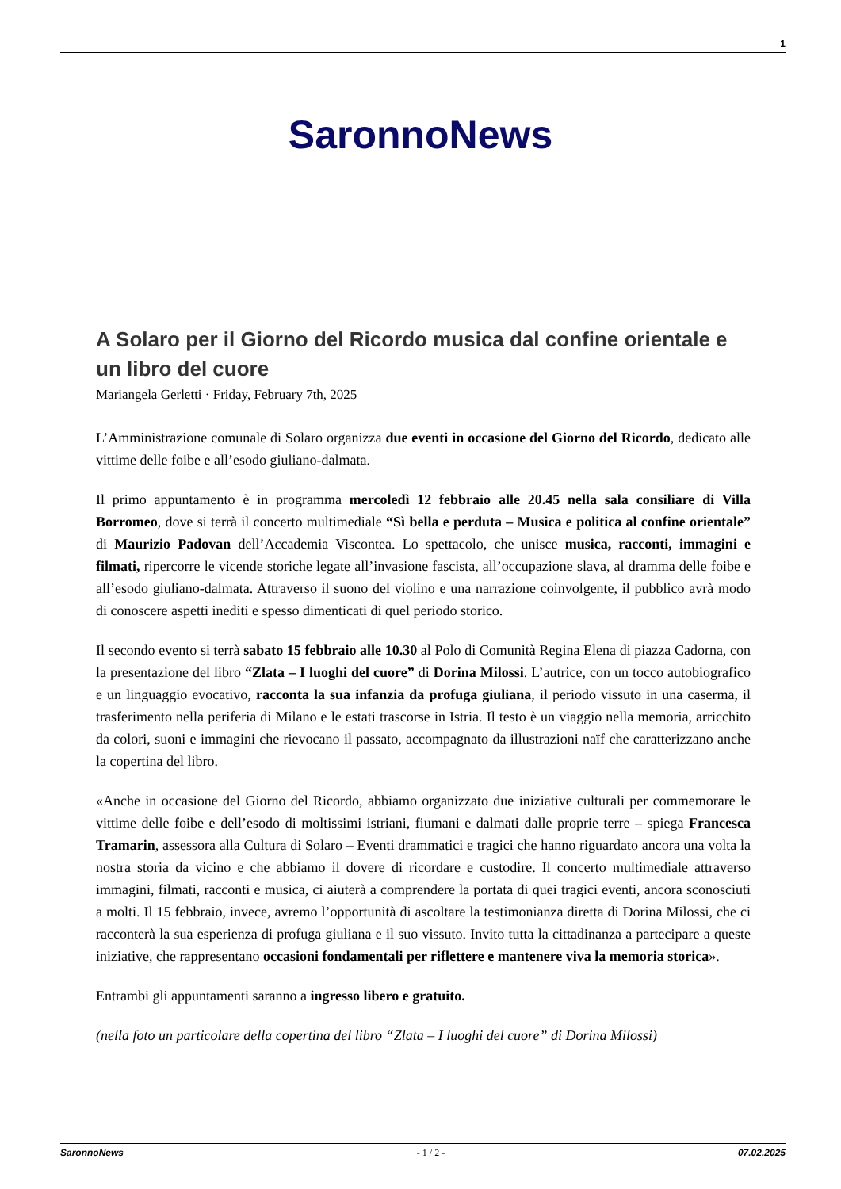1
SaronnoNews
A Solaro per il Giorno del Ricordo musica dal confine orientale e un libro del cuore
Mariangela Gerletti · Friday, February 7th, 2025
L’Amministrazione comunale di Solaro organizza due eventi in occasione del Giorno del Ricordo, dedicato alle vittime delle foibe e all’esodo giuliano-dalmata.
Il primo appuntamento è in programma mercoledì 12 febbraio alle 20.45 nella sala consiliare di Villa Borromeo, dove si terrà il concerto multimediale “Sì bella e perduta – Musica e politica al confine orientale” di Maurizio Padovan dell’Accademia Viscontea. Lo spettacolo, che unisce musica, racconti, immagini e filmati, ripercorre le vicende storiche legate all’invasione fascista, all’occupazione slava, al dramma delle foibe e all’esodo giuliano-dalmata. Attraverso il suono del violino e una narrazione coinvolgente, il pubblico avrà modo di conoscere aspetti inediti e spesso dimenticati di quel periodo storico.
Il secondo evento si terrà sabato 15 febbraio alle 10.30 al Polo di Comunità Regina Elena di piazza Cadorna, con la presentazione del libro “Zlata – I luoghi del cuore” di Dorina Milossi. L’autrice, con un tocco autobiografico e un linguaggio evocativo, racconta la sua infanzia da profuga giuliana, il periodo vissuto in una caserma, il trasferimento nella periferia di Milano e le estati trascorse in Istria. Il testo è un viaggio nella memoria, arricchito da colori, suoni e immagini che rievocano il passato, accompagnato da illustrazioni naïf che caratterizzano anche la copertina del libro.
«Anche in occasione del Giorno del Ricordo, abbiamo organizzato due iniziative culturali per commemorare le vittime delle foibe e dell’esodo di moltissimi istriani, fiumani e dalmati dalle proprie terre – spiega Francesca Tramarin, assessora alla Cultura di Solaro – Eventi drammatici e tragici che hanno riguardato ancora una volta la nostra storia da vicino e che abbiamo il dovere di ricordare e custodire. Il concerto multimediale attraverso immagini, filmati, racconti e musica, ci aiuterà a comprendere la portata di quei tragici eventi, ancora sconosciuti a molti. Il 15 febbraio, invece, avremo l’opportunità di ascoltare la testimonianza diretta di Dorina Milossi, che ci racconterà la sua esperienza di profuga giuliana e il suo vissuto. Invito tutta la cittadinanza a partecipare a queste iniziative, che rappresentano occasioni fondamentali per riflettere e mantenere viva la memoria storica».
Entrambi gli appuntamenti saranno a ingresso libero e gratuito.
(nella foto un particolare della copertina del libro “Zlata – I luoghi del cuore” di Dorina Milossi)
SaronnoNews - 1 / 2 - 07.02.2025